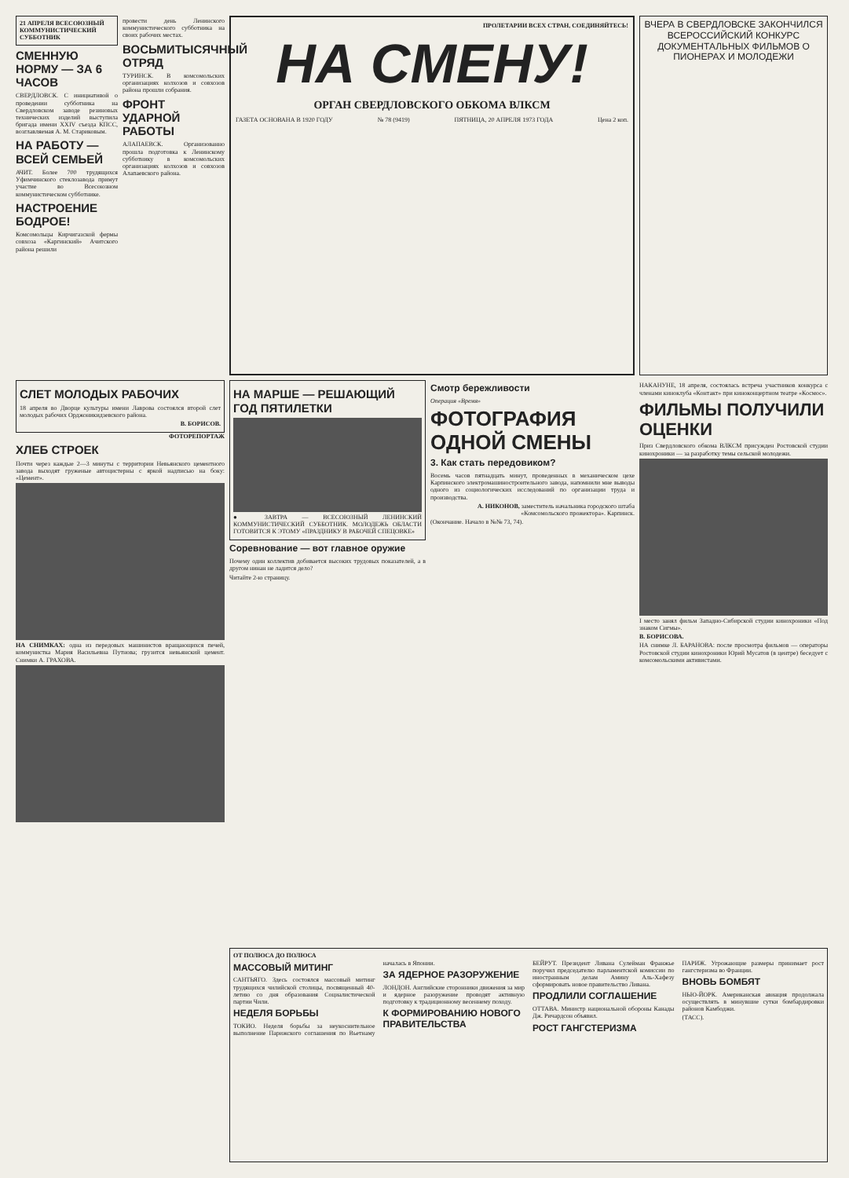21 АПРЕЛЯ ВСЕСОЮЗНЫЙ КОММУНИСТИЧЕСКИЙ СУББОТНИК
СМЕННУЮ НОРМУ — ЗА 6 ЧАСОВ
СВЕРДЛОВСК. С инициативой о проведении субботника на Свердловском заводе резиновых технических изделий выступила бригада имени XXIV съезда КПСС, возглавляемая А. М. Стариковым.
НА РАБОТУ — ВСЕЙ СЕМЬЕЙ
АЧИТ. Более 700 трудящихся Уфимчинского стеклозавода примут участие во Всесоюзном коммунистическом субботнике.
НАСТРОЕНИЕ БОДРОЕ!
Комсомольцы Кирчигазской фермы совхоза «Каргинский» Ачитского района решили
провести день Ленинского коммунистического субботника на своих рабочих местах.
ВОСЬМИТЫСЯЧНЫЙ ОТРЯД
ТУРИНСК. В комсомольских организациях колхозов и совхозов района прошли собрания.
ФРОНТ УДАРНОЙ РАБОТЫ
АЛАПАЕВСК. Организованно прошла подготовка к Ленинскому субботнику в комсомольских организациях колхозов и совхозов Алапаевского района.
ПРОЛЕТАРИИ ВСЕХ СТРАН, СОЕДИНЯЙТЕСЬ!
НА СМЕНУ!
ОРГАН СВЕРДЛОВСКОГО ОБКОМА ВЛКСМ
ГАЗЕТА ОСНОВАНА В 1920 ГОДУ № 78 (9419) ПЯТНИЦА, 20 АПРЕЛЯ 1973 ГОДА Цена 2 коп.
ВЧЕРА В СВЕРДЛОВСКЕ ЗАКОНЧИЛСЯ ВСЕРОССИЙСКИЙ КОНКУРС ДОКУМЕНТАЛЬНЫХ ФИЛЬМОВ О ПИОНЕРАХ И МОЛОДЕЖИ
СЛЕТ МОЛОДЫХ РАБОЧИХ
18 апреля во Дворце культуры имени Лаврова состоялся второй слет молодых рабочих Орджоникидзевского района.
В. БОРИСОВ.
ФОТОРЕПОРТАЖ
ХЛЕБ СТРОЕК
Почти через каждые 2—3 минуты с территории Невьянского цементного завода выходят груженые автоцистерны с яркой надписью на боку: «Цемент».
НА СНИМКАХ: одна из передовых машинистов вращающихся печей, коммунистка Мария Васильевна Путнова; грузится невьянский цемент. Снимки А. ГРАХОВА.
НА МАРШЕ — РЕШАЮЩИЙ ГОД ПЯТИЛЕТКИ
● ЗАВТРА — ВСЕСОЮЗНЫЙ ЛЕНИНСКИЙ КОММУНИСТИЧЕСКИЙ СУББОТНИК. МОЛОДЕЖЬ ОБЛАСТИ ГОТОВИТСЯ К ЭТОМУ «ПРАЗДНИКУ В РАБОЧЕЙ СПЕЦОВКЕ»
Соревнование — вот главное оружие
Почему один коллектив добивается высоких трудовых показателей, а в другом нинан не ладится дело?
Читайте 2-ю страницу.
Смотр бережливости
Операция «Время»
ФОТОГРАФИЯ ОДНОЙ СМЕНЫ
3. Как стать передовиком?
Восемь часов пятнадцать минут, проведенных в механическом цехе Карпинского электромашиностроительного завода, напомнили мне выводы одного из социологических исследований по организации труда и производства.
А. НИКОНОВ, заместитель начальника городского штаба «Комсомольского прожектора». Карпинск.
(Окончание. Начало в №№ 73, 74).
НАКАНУНЕ, 18 апреля, состоялась встреча участников конкурса с членами киноклуба «Контакт» при киноконцертном театре «Космос».
ФИЛЬМЫ ПОЛУЧИЛИ ОЦЕНКИ
Приз Свердловского обкома ВЛКСМ присужден Ростовской студии кинохроники — за разработку темы сельской молодежи.
I место занял фильм Западно-Сибирской студии кинохроники «Под знаком Сигмы».
В. БОРИСОВА.
НА снимке Л. БАРАНОВА: после просмотра фильмов — операторы Ростовской студии кинохроники Юрий Мусатов (в центре) беседует с комсомольскими активистами.
ОТ ПОЛЮСА ДО ПОЛЮСА
МАССОВЫЙ МИТИНГ
САНТЬЯГО. Здесь состоялся массовый митинг трудящихся чилийской столицы, посвященный 40-летию со дня образования Социалистической партии Чили.
НЕДЕЛЯ БОРЬБЫ
ТОКИО. Неделя борьбы за неукоснительное выполнение Парижского соглашения по Вьетнаму началась в Японии.
ЗА ЯДЕРНОЕ РАЗОРУЖЕНИЕ
ЛОНДОН. Английские сторонники движения за мир и ядерное разоружение проводят активную подготовку к традиционному весеннему походу.
К ФОРМИРОВАНИЮ НОВОГО ПРАВИТЕЛЬСТВА
БЕЙРУТ. Президент Ливана Сулейман Франжье поручил председателю парламентской комиссии по иностранным делам Амину Аль-Хафезу сформировать новое правительство Ливана.
ПРОДЛИЛИ СОГЛАШЕНИЕ
ОТТАВА. Министр национальной обороны Канады Дж. Ричардсон объявил.
РОСТ ГАНГСТЕРИЗМА
ПАРИЖ. Угрожающие размеры принимает рост гангстеризма во Франции.
ВНОВЬ БОМБЯТ
НЬЮ-ЙОРК. Американская авиация продолжала осуществлять в минувшие сутки бомбардировки районов Камбоджи.
(ТАСС).